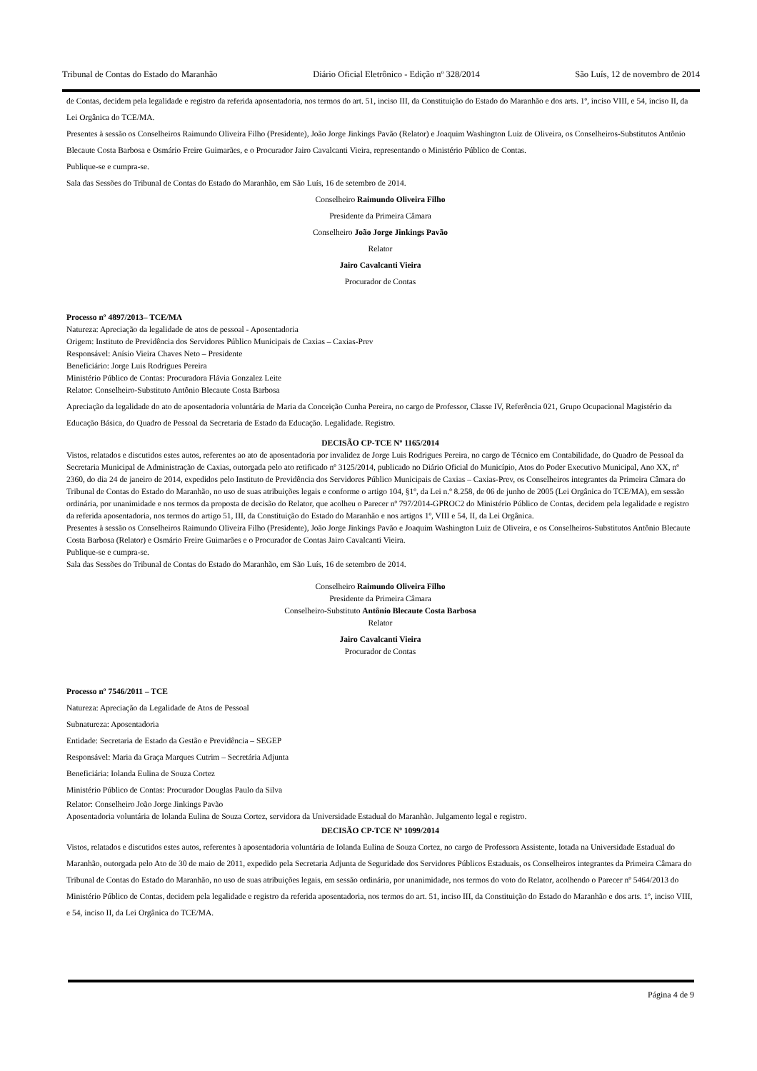Tribunal de Contas do Estado do Maranhão Diário Oficial Eletrônico - Edição nº 328/2014 São Luís, 12 de novembro de 2014
de Contas, decidem pela legalidade e registro da referida aposentadoria, nos termos do art. 51, inciso III, da Constituição do Estado do Maranhão e dos arts. 1º, inciso VIII, e 54, inciso II, da Lei Orgânica do TCE/MA.
Presentes à sessão os Conselheiros Raimundo Oliveira Filho (Presidente), João Jorge Jinkings Pavão (Relator) e Joaquim Washington Luiz de Oliveira, os Conselheiros-Substitutos Antônio Blecaute Costa Barbosa e Osmário Freire Guimarães, e o Procurador Jairo Cavalcanti Vieira, representando o Ministério Público de Contas.
Publique-se e cumpra-se.
Sala das Sessões do Tribunal de Contas do Estado do Maranhão, em São Luís, 16 de setembro de 2014.
Conselheiro Raimundo Oliveira Filho
Presidente da Primeira Câmara
Conselheiro João Jorge Jinkings Pavão
Relator
Jairo Cavalcanti Vieira
Procurador de Contas
Processo nº 4897/2013– TCE/MA
Natureza: Apreciação da legalidade de atos de pessoal - Aposentadoria
Origem: Instituto de Previdência dos Servidores Público Municipais de Caxias – Caxias-Prev
Responsável: Anísio Vieira Chaves Neto – Presidente
Beneficiário: Jorge Luis Rodrigues Pereira
Ministério Público de Contas: Procuradora Flávia Gonzalez Leite
Relator: Conselheiro-Substituto Antônio Blecaute Costa Barbosa
Apreciação da legalidade do ato de aposentadoria voluntária de Maria da Conceição Cunha Pereira, no cargo de Professor, Classe IV, Referência 021, Grupo Ocupacional Magistério da Educação Básica, do Quadro de Pessoal da Secretaria de Estado da Educação. Legalidade. Registro.
DECISÃO CP-TCE Nº 1165/2014
Vistos, relatados e discutidos estes autos, referentes ao ato de aposentadoria por invalidez de Jorge Luis Rodrigues Pereira, no cargo de Técnico em Contabilidade, do Quadro de Pessoal da Secretaria Municipal de Administração de Caxias, outorgada pelo ato retificado nº 3125/2014, publicado no Diário Oficial do Município, Atos do Poder Executivo Municipal, Ano XX, nº 2360, do dia 24 de janeiro de 2014, expedidos pelo Instituto de Previdência dos Servidores Público Municipais de Caxias – Caxias-Prev, os Conselheiros integrantes da Primeira Câmara do Tribunal de Contas do Estado do Maranhão, no uso de suas atribuições legais e conforme o artigo 104, §1º, da Lei n.º 8.258, de 06 de junho de 2005 (Lei Orgânica do TCE/MA), em sessão ordinária, por unanimidade e nos termos da proposta de decisão do Relator, que acolheu o Parecer nº 797/2014-GPROC2 do Ministério Público de Contas, decidem pela legalidade e registro da referida aposentadoria, nos termos do artigo 51, III, da Constituição do Estado do Maranhão e nos artigos 1º, VIII e 54, II, da Lei Orgânica.
Presentes à sessão os Conselheiros Raimundo Oliveira Filho (Presidente), João Jorge Jinkings Pavão e Joaquim Washington Luiz de Oliveira, e os Conselheiros-Substitutos Antônio Blecaute Costa Barbosa (Relator) e Osmário Freire Guimarães e o Procurador de Contas Jairo Cavalcanti Vieira.
Publique-se e cumpra-se.
Sala das Sessões do Tribunal de Contas do Estado do Maranhão, em São Luís, 16 de setembro de 2014.
Conselheiro Raimundo Oliveira Filho
Presidente da Primeira Câmara
Conselheiro-Substituto Antônio Blecaute Costa Barbosa
Relator
Jairo Cavalcanti Vieira
Procurador de Contas
Processo nº 7546/2011 – TCE
Natureza: Apreciação da Legalidade de Atos de Pessoal
Subnatureza: Aposentadoria
Entidade: Secretaria de Estado da Gestão e Previdência – SEGEP
Responsável: Maria da Graça Marques Cutrim – Secretária Adjunta
Beneficiária: Iolanda Eulina de Souza Cortez
Ministério Público de Contas: Procurador Douglas Paulo da Silva
Relator: Conselheiro João Jorge Jinkings Pavão
Aposentadoria voluntária de Iolanda Eulina de Souza Cortez, servidora da Universidade Estadual do Maranhão. Julgamento legal e registro.
DECISÃO CP-TCE Nº 1099/2014
Vistos, relatados e discutidos estes autos, referentes à aposentadoria voluntária de Iolanda Eulina de Souza Cortez, no cargo de Professora Assistente, lotada na Universidade Estadual do Maranhão, outorgada pelo Ato de 30 de maio de 2011, expedido pela Secretaria Adjunta de Seguridade dos Servidores Públicos Estaduais, os Conselheiros integrantes da Primeira Câmara do Tribunal de Contas do Estado do Maranhão, no uso de suas atribuições legais, em sessão ordinária, por unanimidade, nos termos do voto do Relator, acolhendo o Parecer nº 5464/2013 do Ministério Público de Contas, decidem pela legalidade e registro da referida aposentadoria, nos termos do art. 51, inciso III, da Constituição do Estado do Maranhão e dos arts. 1º, inciso VIII, e 54, inciso II, da Lei Orgânica do TCE/MA.
Página 4 de 9